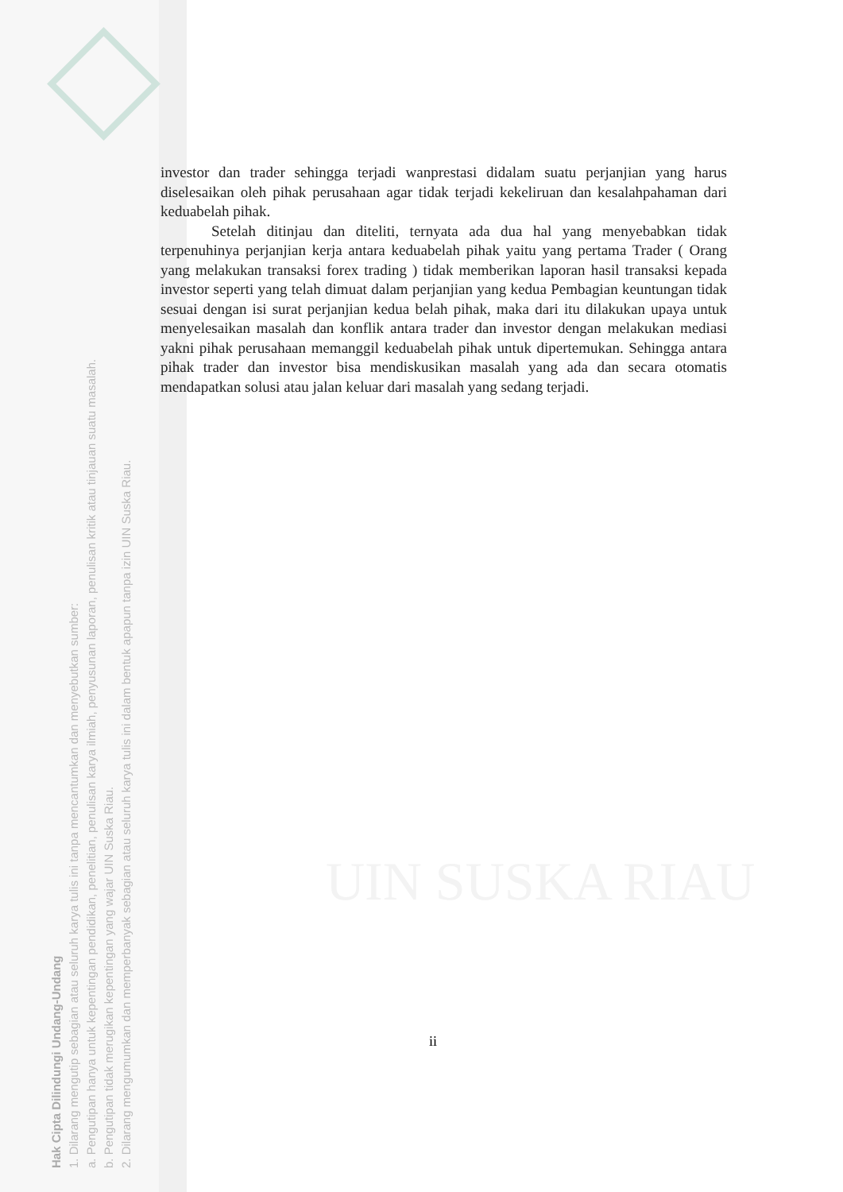Hak Cipta Dilindungi Undang-Undang
1. Dilarang mengutip sebagian atau seluruh karya tulis ini tanpa mencantumkan dan menyebutkan sumber:
a. Pengutipan hanya untuk kepentingan pendidikan, penelitian, penulisan karya ilmiah, penyusunan laporan, penulisan kritik atau tinjauan suatu masalah.
b. Pengutipan tidak merugikan kepentingan yang wajar UIN Suska Riau.
2. Dilarang mengumumkan dan memperbanyak sebagian atau seluruh karya tulis ini dalam bentuk apapun tanpa izin UIN Suska Riau.
UIN SUSKA RIAU
investor dan trader sehingga terjadi wanprestasi didalam suatu perjanjian yang harus diselesaikan oleh pihak perusahaan agar tidak terjadi kekeliruan dan kesalahpahaman dari keduabelah pihak.
Setelah ditinjau dan diteliti, ternyata ada dua hal yang menyebabkan tidak terpenuhinya perjanjian kerja antara keduabelah pihak yaitu yang pertama Trader ( Orang yang melakukan transaksi forex trading ) tidak memberikan laporan hasil transaksi kepada investor seperti yang telah dimuat dalam perjanjian yang kedua Pembagian keuntungan tidak sesuai dengan isi surat perjanjian kedua belah pihak, maka dari itu dilakukan upaya untuk menyelesaikan masalah dan konflik antara trader dan investor dengan melakukan mediasi yakni pihak perusahaan memanggil keduabelah pihak untuk dipertemukan. Sehingga antara pihak trader dan investor bisa mendiskusikan masalah yang ada dan secara otomatis mendapatkan solusi atau jalan keluar dari masalah yang sedang terjadi.
ii